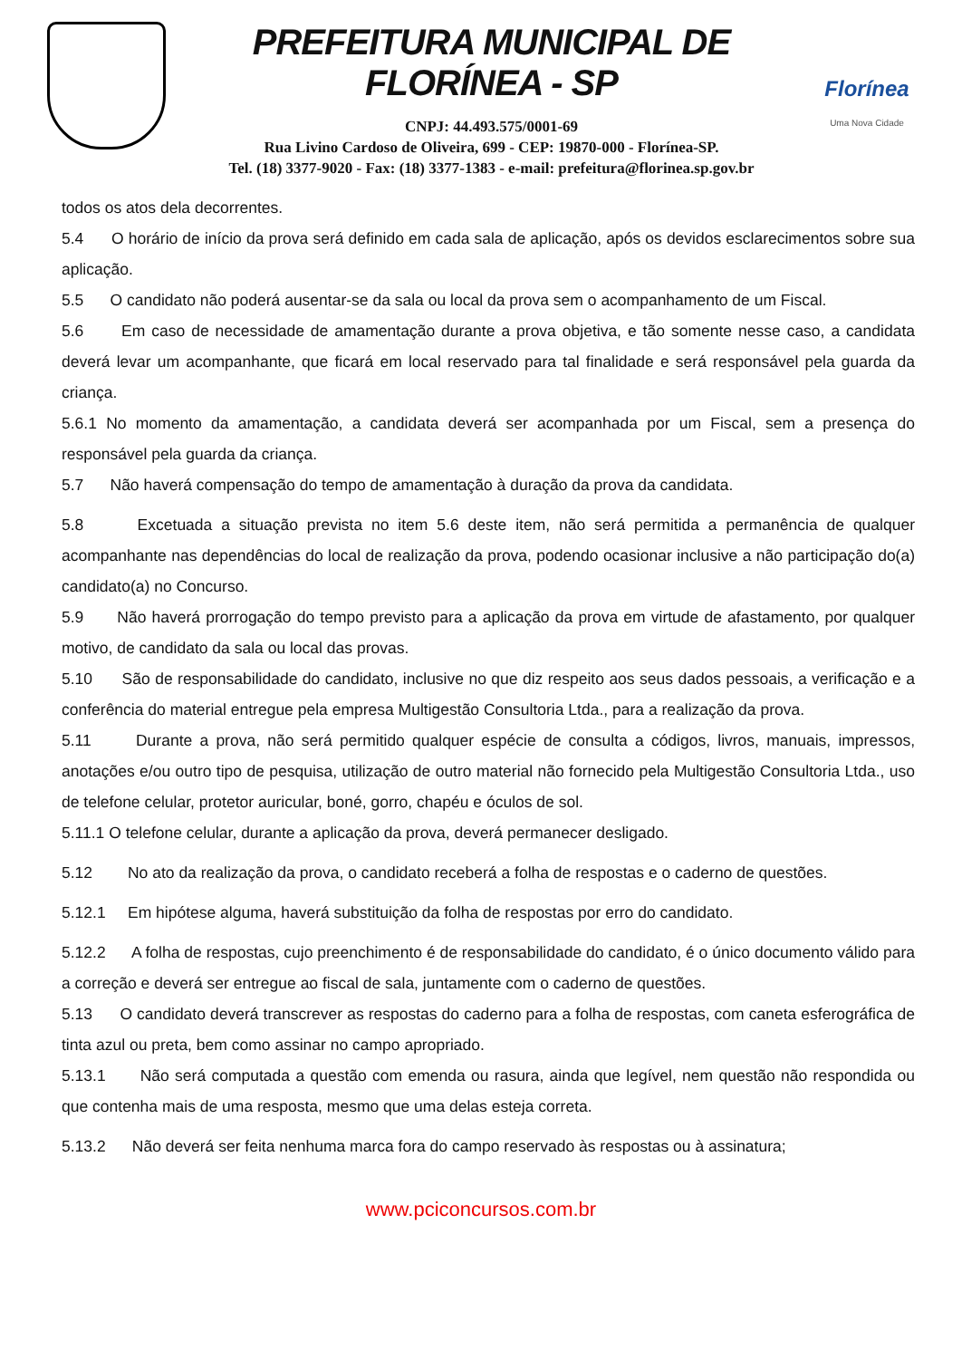PREFEITURA MUNICIPAL DE FLORÍNEA - SP
CNPJ: 44.493.575/0001-69
Rua Livino Cardoso de Oliveira, 699 - CEP: 19870-000 - Florínea-SP.
Tel. (18) 3377-9020 - Fax: (18) 3377-1383 - e-mail: prefeitura@florinea.sp.gov.br
Florínea
Uma Nova Cidade
todos os atos dela decorrentes.
5.4 O horário de início da prova será definido em cada sala de aplicação, após os devidos esclarecimentos sobre sua aplicação.
5.5 O candidato não poderá ausentar-se da sala ou local da prova sem o acompanhamento de um Fiscal.
5.6 Em caso de necessidade de amamentação durante a prova objetiva, e tão somente nesse caso, a candidata deverá levar um acompanhante, que ficará em local reservado para tal finalidade e será responsável pela guarda da criança.
5.6.1 No momento da amamentação, a candidata deverá ser acompanhada por um Fiscal, sem a presença do responsável pela guarda da criança.
5.7 Não haverá compensação do tempo de amamentação à duração da prova da candidata.
5.8 Excetuada a situação prevista no item 5.6 deste item, não será permitida a permanência de qualquer acompanhante nas dependências do local de realização da prova, podendo ocasionar inclusive a não participação do(a) candidato(a) no Concurso.
5.9 Não haverá prorrogação do tempo previsto para a aplicação da prova em virtude de afastamento, por qualquer motivo, de candidato da sala ou local das provas.
5.10 São de responsabilidade do candidato, inclusive no que diz respeito aos seus dados pessoais, a verificação e a conferência do material entregue pela empresa Multigestão Consultoria Ltda., para a realização da prova.
5.11 Durante a prova, não será permitido qualquer espécie de consulta a códigos, livros, manuais, impressos, anotações e/ou outro tipo de pesquisa, utilização de outro material não fornecido pela Multigestão Consultoria Ltda., uso de telefone celular, protetor auricular, boné, gorro, chapéu e óculos de sol.
5.11.1 O telefone celular, durante a aplicação da prova, deverá permanecer desligado.
5.12 No ato da realização da prova, o candidato receberá a folha de respostas e o caderno de questões.
5.12.1 Em hipótese alguma, haverá substituição da folha de respostas por erro do candidato.
5.12.2 A folha de respostas, cujo preenchimento é de responsabilidade do candidato, é o único documento válido para a correção e deverá ser entregue ao fiscal de sala, juntamente com o caderno de questões.
5.13 O candidato deverá transcrever as respostas do caderno para a folha de respostas, com caneta esferográfica de tinta azul ou preta, bem como assinar no campo apropriado.
5.13.1 Não será computada a questão com emenda ou rasura, ainda que legível, nem questão não respondida ou que contenha mais de uma resposta, mesmo que uma delas esteja correta.
5.13.2 Não deverá ser feita nenhuma marca fora do campo reservado às respostas ou à assinatura;
www.pciconcursos.com.br